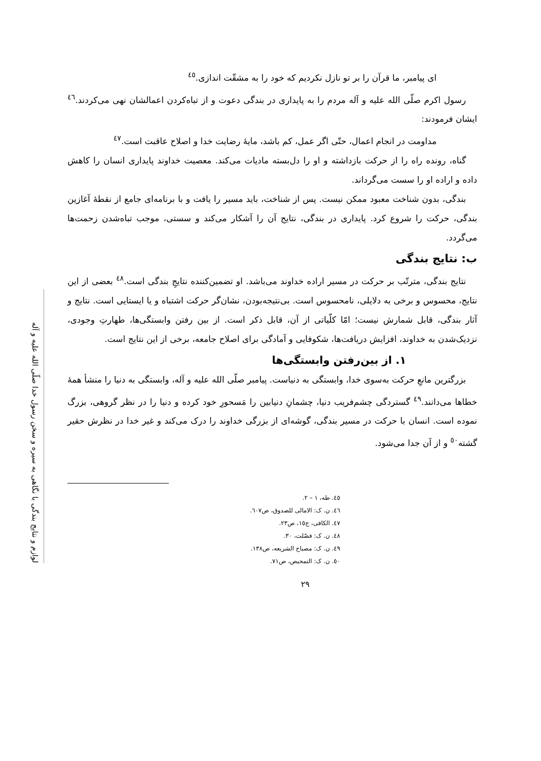لوازم و نتایج بندگی با نگاهی به سیره و سخن رسول خدا صلّی الله علیه و آله
ای پیامبر، ما قرآن را بر تو نازل نکردیم که خود را به مشقّت اندازی.<sup>٤٥</sup>
رسول اکرم صلّی الله علیه و آله مردم را به پایداری در بندگی دعوت و از تباه‌کردن اعمالشان نهی می‌کردند.<sup>٤٦</sup> ایشان فرمودند:
مداومت در انجام اعمال، حتّی اگر عمل، کم باشد، مایهٔ رضایت خدا و اصلاح عاقبت است.<sup>٤٧</sup>
گناه، رونده راه را از حرکت بازداشته و او را دل‌بسته مادیات می‌کند. معصیت خداوند پایداری انسان را کاهش داده و اراده او را سست می‌گرداند.
بندگی، بدون شناخت معبود ممکن نیست. پس از شناخت، باید مسیر را یافت و با برنامه‌ای جامع از نقطهٔ آغازین بندگی، حرکت را شروع کرد. پایداری در بندگی، نتایج آن را آشکار می‌کند و سستی، موجب تباه‌شدن زحمت‌ها می‌گردد.
ب: نتایج بندگی
نتایج بندگی، مترتّب بر حرکت در مسیر اراده خداوند می‌باشد. او تضمین‌کننده نتایجِ بندگی است.<sup>٤٨</sup> بعضی از این نتایج، محسوس و برخی به دلایلی، نامحسوس است. بی‌نتیجه‌بودن، نشان‌گر حرکت اشتباه و یا ایستایی است. نتایج و آثار بندگی، قابل شمارش نیست؛ امّا کلّیاتی از آن، قابل ذکر است. از بین رفتن وابستگی‌ها، طهارتِ وجودی، نزدیک‌شدن به خداوند، افزایش دریافت‌ها، شکوفایی و آمادگی برای اصلاح جامعه، برخی از این نتایج است.
١. از بین‌رفتن وابستگی‌ها
بزرگترین مانعِ حرکت به‌سوی خدا، وابستگی به دنیاست. پیامبر صلّی الله علیه و آله، وابستگی به دنیا را منشأ همهٔ خطاها می‌دانند.<sup>٤٩</sup> گستردگی چشم‌فریب دنیا، چشمانِ دنیابین را مَسحورِ خود کرده و دنیا را در نظر گروهی، بزرگ نموده است. انسان با حرکت در مسیر بندگی، گوشه‌ای از بزرگی خداوند را درک می‌کند و غیر خدا در نظرش حقیر گشته<sup>٥٠</sup> و از آن جدا می‌شود.
٤٥. طه، ١ – ٢.
٤٦. ن. ک: الامالی للصدوق، ص٦٠٧.
٤٧. الکافی، ج١٥، ص٢٣.
٤٨. ن. ک: فصّلت، ٣٠.
٤٩. ن. ک: مصباح الشریعه، ص١٣٨.
٥٠. ن. ک: التمحیص، ص٧١.
٢٩